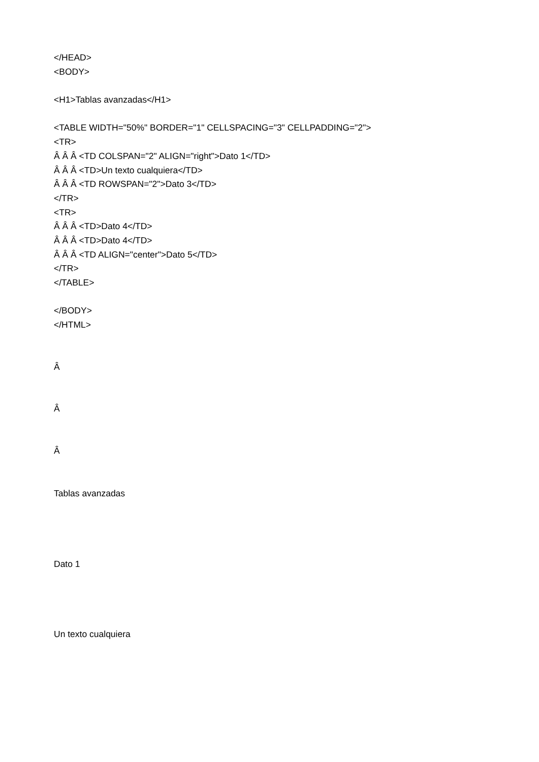</HEAD>
<BODY>
<H1>Tablas avanzadas</H1>
<TABLE WIDTH="50%" BORDER="1" CELLSPACING="3" CELLPADDING="2">
<TR>
Â Â Â <TD COLSPAN="2" ALIGN="right">Dato 1</TD>
Â Â Â <TD>Un texto cualquiera</TD>
Â Â Â <TD ROWSPAN="2">Dato 3</TD>
</TR>
<TR>
Â Â Â <TD>Dato 4</TD>
Â Â Â <TD>Dato 4</TD>
Â Â Â <TD ALIGN="center">Dato 5</TD>
</TR>
</TABLE>
</BODY>
</HTML>
Â
Â
Â
Tablas avanzadas
Dato 1
Un texto cualquiera